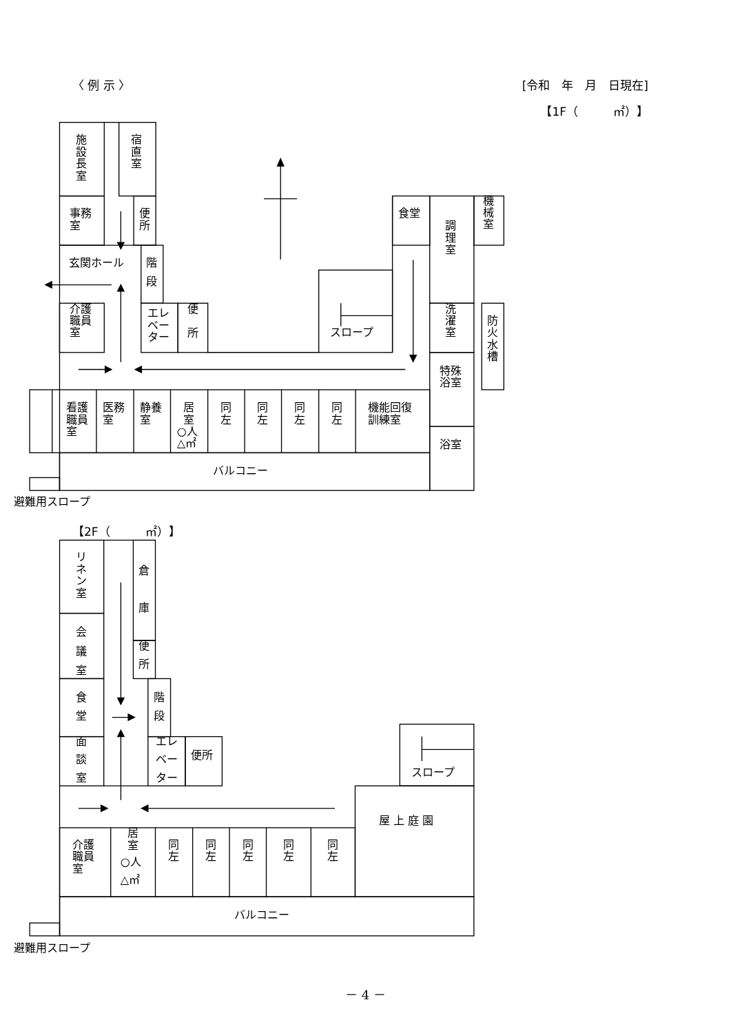〈 例 示 〉 [令和　年　月　日現在]
【1F（　　　㎡）】
施 設 長 室
宿 直 室
事務 室
便 所
食堂
調 理 室
機 械 室
玄関ホール
階 段
介護 職員 室
エレ ベー ター
便 所
スロープ
洗 濯 室
防 火 水 槽
特殊 浴室
看護 職員 室
医務 室
静養 室
居 室 ○人 △㎡
同 左
同 左
同 左
同 左
機能回復 訓練室
浴室
バルコニー
避難用スロープ
【2F（　　　㎡）】
リ ネ ン 室
倉 庫
会 議 室
便 所
食 堂
階 段
面 談 室
エレ ベー ター
便所
スロープ
屋 上 庭 園
介護 職員 室
居 室 ○人 △㎡
同 左
同 左
同 左
同 左
同 左
バルコニー
避難用スロープ
－ 4 －